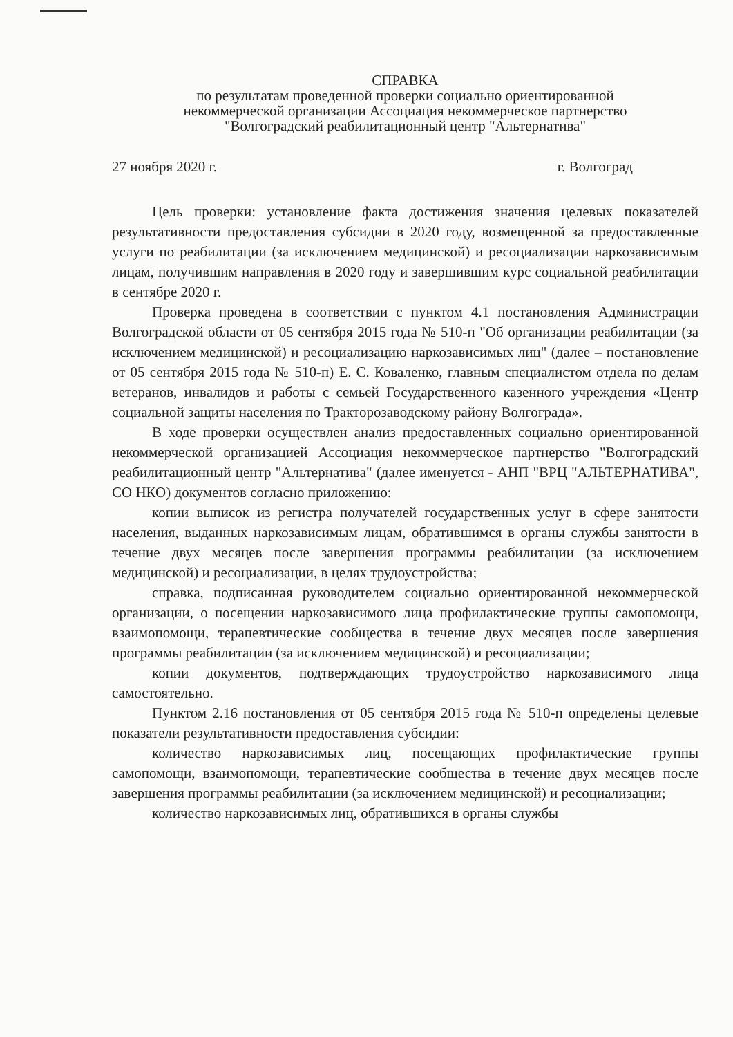СПРАВКА
по результатам проведенной проверки социально ориентированной
некоммерческой организации Ассоциация некоммерческое партнерство
"Волгоградский реабилитационный центр "Альтернатива"
27 ноября 2020 г. г. Волгоград
Цель проверки: установление факта достижения значения целевых показателей результативности предоставления субсидии в 2020 году, возмещенной за предоставленные услуги по реабилитации (за исключением медицинской) и ресоциализации наркозависимым лицам, получившим направления в 2020 году и завершившим курс социальной реабилитации в сентябре 2020 г.
Проверка проведена в соответствии с пунктом 4.1 постановления Администрации Волгоградской области от 05 сентября 2015 года № 510-п "Об организации реабилитации (за исключением медицинской) и ресоциализацию наркозависимых лиц" (далее – постановление от 05 сентября 2015 года № 510-п) Е. С. Коваленко, главным специалистом отдела по делам ветеранов, инвалидов и работы с семьей Государственного казенного учреждения «Центр социальной защиты населения по Тракторозаводскому району Волгограда».
В ходе проверки осуществлен анализ предоставленных социально ориентированной некоммерческой организацией Ассоциация некоммерческое партнерство "Волгоградский реабилитационный центр "Альтернатива" (далее именуется - АНП "ВРЦ "АЛЬТЕРНАТИВА", СО НКО) документов согласно приложению:
копии выписок из регистра получателей государственных услуг в сфере занятости населения, выданных наркозависимым лицам, обратившимся в органы службы занятости в течение двух месяцев после завершения программы реабилитации (за исключением медицинской) и ресоциализации, в целях трудоустройства;
справка, подписанная руководителем социально ориентированной некоммерческой организации, о посещении наркозависимого лица профилактические группы самопомощи, взаимопомощи, терапевтические сообщества в течение двух месяцев после завершения программы реабилитации (за исключением медицинской) и ресоциализации;
копии документов, подтверждающих трудоустройство наркозависимого лица самостоятельно.
Пунктом 2.16 постановления от 05 сентября 2015 года № 510-п определены целевые показатели результативности предоставления субсидии:
количество наркозависимых лиц, посещающих профилактические группы самопомощи, взаимопомощи, терапевтические сообщества в течение двух месяцев после завершения программы реабилитации (за исключением медицинской) и ресоциализации;
количество наркозависимых лиц, обратившихся в органы службы